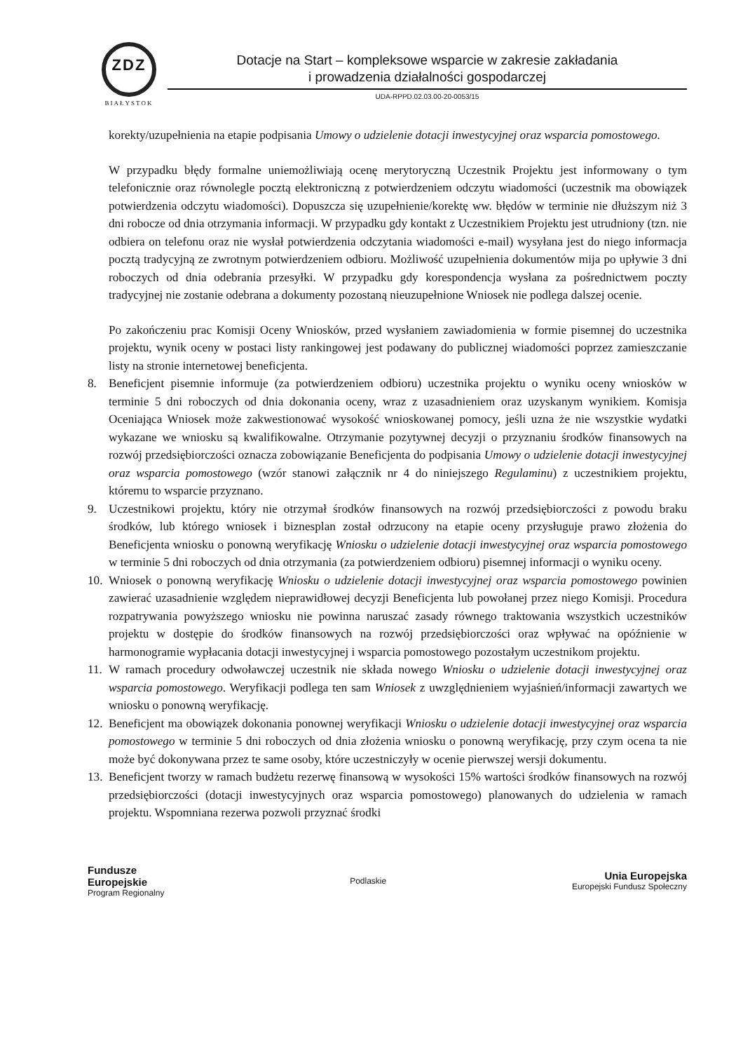ZDZ
BIAŁYSTOK
Dotacje na Start – kompleksowe wsparcie w zakresie zakładania
i prowadzenia działalności gospodarczej
UDA-RPPD.02.03.00-20-0053/15
korekty/uzupełnienia na etapie podpisania Umowy o udzielenie dotacji inwestycyjnej oraz wsparcia pomostowego.
W przypadku błędy formalne uniemożliwiają ocenę merytoryczną Uczestnik Projektu jest informowany o tym telefonicznie oraz równolegle pocztą elektroniczną z potwierdzeniem odczytu wiadomości (uczestnik ma obowiązek potwierdzenia odczytu wiadomości). Dopuszcza się uzupełnienie/korektę ww. błędów w terminie nie dłuższym niż 3 dni robocze od dnia otrzymania informacji. W przypadku gdy kontakt z Uczestnikiem Projektu jest utrudniony (tzn. nie odbiera on telefonu oraz nie wysłał potwierdzenia odczytania wiadomości e-mail) wysyłana jest do niego informacja pocztą tradycyjną ze zwrotnym potwierdzeniem odbioru. Możliwość uzupełnienia dokumentów mija po upływie 3 dni roboczych od dnia odebrania przesyłki. W przypadku gdy korespondencja wysłana za pośrednictwem poczty tradycyjnej nie zostanie odebrana a dokumenty pozostaną nieuzupełnione Wniosek nie podlega dalszej ocenie.
Po zakończeniu prac Komisji Oceny Wniosków, przed wysłaniem zawiadomienia w formie pisemnej do uczestnika projektu, wynik oceny w postaci listy rankingowej jest podawany do publicznej wiadomości poprzez zamieszczanie listy na stronie internetowej beneficjenta.
8. Beneficjent pisemnie informuje (za potwierdzeniem odbioru) uczestnika projektu o wyniku oceny wniosków w terminie 5 dni roboczych od dnia dokonania oceny, wraz z uzasadnieniem oraz uzyskanym wynikiem. Komisja Oceniająca Wniosek może zakwestionować wysokość wnioskowanej pomocy, jeśli uzna że nie wszystkie wydatki wykazane we wniosku są kwalifikowalne. Otrzymanie pozytywnej decyzji o przyznaniu środków finansowych na rozwój przedsiębiorczości oznacza zobowiązanie Beneficjenta do podpisania Umowy o udzielenie dotacji inwestycyjnej oraz wsparcia pomostowego (wzór stanowi załącznik nr 4 do niniejszego Regulaminu) z uczestnikiem projektu, któremu to wsparcie przyznano.
9. Uczestnikowi projektu, który nie otrzymał środków finansowych na rozwój przedsiębiorczości z powodu braku środków, lub którego wniosek i biznesplan został odrzucony na etapie oceny przysługuje prawo złożenia do Beneficjenta wniosku o ponowną weryfikację Wniosku o udzielenie dotacji inwestycyjnej oraz wsparcia pomostowego w terminie 5 dni roboczych od dnia otrzymania (za potwierdzeniem odbioru) pisemnej informacji o wyniku oceny.
10. Wniosek o ponowną weryfikację Wniosku o udzielenie dotacji inwestycyjnej oraz wsparcia pomostowego powinien zawierać uzasadnienie względem nieprawidłowej decyzji Beneficjenta lub powołanej przez niego Komisji. Procedura rozpatrywania powyższego wniosku nie powinna naruszać zasady równego traktowania wszystkich uczestników projektu w dostępie do środków finansowych na rozwój przedsiębiorczości oraz wpływać na opóźnienie w harmonogramie wypłacania dotacji inwestycyjnej i wsparcia pomostowego pozostałym uczestnikom projektu.
11. W ramach procedury odwoławczej uczestnik nie składa nowego Wniosku o udzielenie dotacji inwestycyjnej oraz wsparcia pomostowego. Weryfikacji podlega ten sam Wniosek z uwzględnieniem wyjaśnień/informacji zawartych we wniosku o ponowną weryfikację.
12. Beneficjent ma obowiązek dokonania ponownej weryfikacji Wniosku o udzielenie dotacji inwestycyjnej oraz wsparcia pomostowego w terminie 5 dni roboczych od dnia złożenia wniosku o ponowną weryfikację, przy czym ocena ta nie może być dokonywana przez te same osoby, które uczestniczyły w ocenie pierwszej wersji dokumentu.
13. Beneficjent tworzy w ramach budżetu rezerwę finansową w wysokości 15% wartości środków finansowych na rozwój przedsiębiorczości (dotacji inwestycyjnych oraz wsparcia pomostowego) planowanych do udzielenia w ramach projektu. Wspomniana rezerwa pozwoli przyznać środki
Fundusze
Europejskie
Program Regionalny
Podlaskie
Unia Europejska
Europejski Fundusz Społeczny